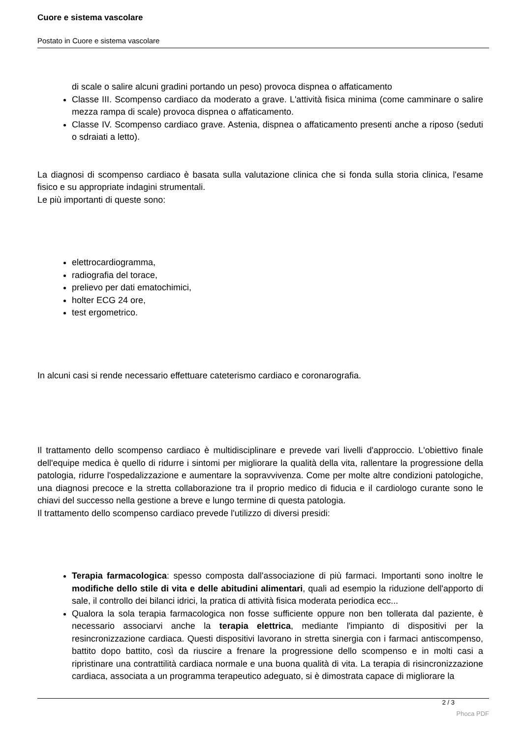Cuore e sistema vascolare
Postato in Cuore e sistema vascolare
di scale o salire alcuni gradini portando un peso) provoca dispnea o affaticamento
Classe III. Scompenso cardiaco da moderato a grave. L'attività fisica minima (come camminare o salire mezza rampa di scale) provoca dispnea o affaticamento.
Classe IV. Scompenso cardiaco grave. Astenia, dispnea o affaticamento presenti anche a riposo (seduti o sdraiati a letto).
La diagnosi di scompenso cardiaco è basata sulla valutazione clinica che si fonda sulla storia clinica, l'esame fisico e su appropriate indagini strumentali.
Le più importanti di queste sono:
elettrocardiogramma,
radiografia del torace,
prelievo per dati ematochimici,
holter ECG 24 ore,
test ergometrico.
In alcuni casi si rende necessario effettuare cateterismo cardiaco e coronarografia.
Il trattamento dello scompenso cardiaco è multidisciplinare e prevede vari livelli d'approccio. L'obiettivo finale dell'equipe medica è quello di ridurre i sintomi per migliorare la qualità della vita, rallentare la progressione della patologia, ridurre l'ospedalizzazione e aumentare la sopravvivenza. Come per molte altre condizioni patologiche, una diagnosi precoce e la stretta collaborazione tra il proprio medico di fiducia e il cardiologo curante sono le chiavi del successo nella gestione a breve e lungo termine di questa patologia.
Il trattamento dello scompenso cardiaco prevede l'utilizzo di diversi presidi:
Terapia farmacologica: spesso composta dall'associazione di più farmaci. Importanti sono inoltre le modifiche dello stile di vita e delle abitudini alimentari, quali ad esempio la riduzione dell'apporto di sale, il controllo dei bilanci idrici, la pratica di attività fisica moderata periodica ecc...
Qualora la sola terapia farmacologica non fosse sufficiente oppure non ben tollerata dal paziente, è necessario associarvi anche la terapia elettrica, mediante l'impianto di dispositivi per la resincronizzazione cardiaca. Questi dispositivi lavorano in stretta sinergia con i farmaci antiscompenso, battito dopo battito, così da riuscire a frenare la progressione dello scompenso e in molti casi a ripristinare una contrattilità cardiaca normale e una buona qualità di vita. La terapia di risincronizzazione cardiaca, associata a un programma terapeutico adeguato, si è dimostrata capace di migliorare la
2 / 3
Phoca PDF